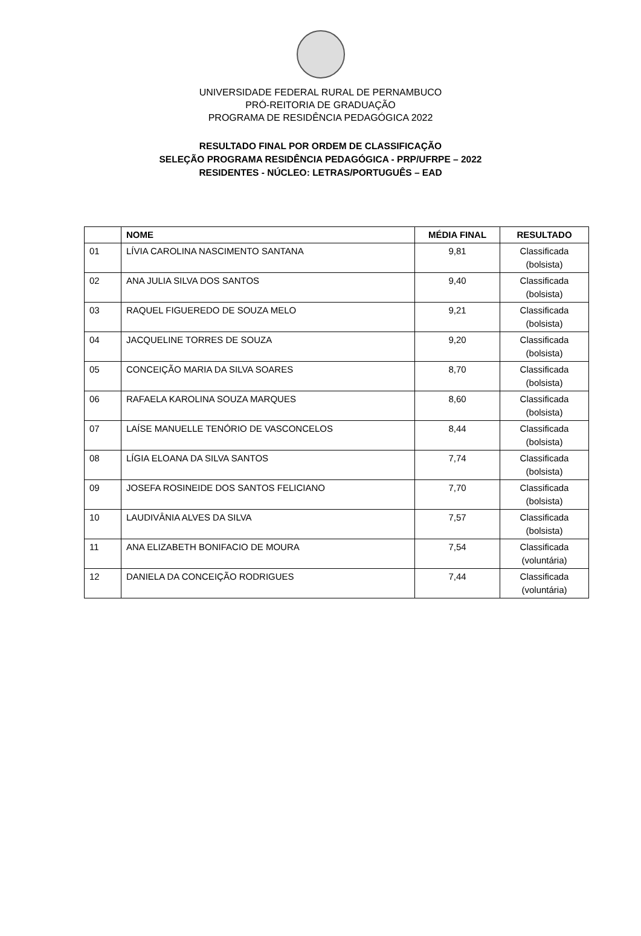UNIVERSIDADE FEDERAL RURAL DE PERNAMBUCO
PRÓ-REITORIA DE GRADUAÇÃO
PROGRAMA DE RESIDÊNCIA PEDAGÓGICA 2022
RESULTADO FINAL POR ORDEM DE CLASSIFICAÇÃO
SELEÇÃO PROGRAMA RESIDÊNCIA PEDAGÓGICA - PRP/UFRPE – 2022
RESIDENTES - NÚCLEO: LETRAS/PORTUGUÊS – EAD
| | NOME | MÉDIA FINAL | RESULTADO |
| --- | --- | --- | --- |
| 01 | LÍVIA CAROLINA NASCIMENTO SANTANA | 9,81 | Classificada (bolsista) |
| 02 | ANA JULIA SILVA DOS SANTOS | 9,40 | Classificada (bolsista) |
| 03 | RAQUEL FIGUEREDO DE SOUZA MELO | 9,21 | Classificada (bolsista) |
| 04 | JACQUELINE TORRES DE SOUZA | 9,20 | Classificada (bolsista) |
| 05 | CONCEIÇÃO MARIA DA SILVA SOARES | 8,70 | Classificada (bolsista) |
| 06 | RAFAELA KAROLINA SOUZA MARQUES | 8,60 | Classificada (bolsista) |
| 07 | LAÍSE MANUELLE TENÓRIO DE VASCONCELOS | 8,44 | Classificada (bolsista) |
| 08 | LÍGIA ELOANA DA SILVA SANTOS | 7,74 | Classificada (bolsista) |
| 09 | JOSEFA ROSINEIDE DOS SANTOS FELICIANO | 7,70 | Classificada (bolsista) |
| 10 | LAUDIVÂNIA ALVES DA SILVA | 7,57 | Classificada (bolsista) |
| 11 | ANA ELIZABETH BONIFACIO DE MOURA | 7,54 | Classificada (voluntária) |
| 12 | DANIELA DA CONCEIÇÃO RODRIGUES | 7,44 | Classificada (voluntária) |